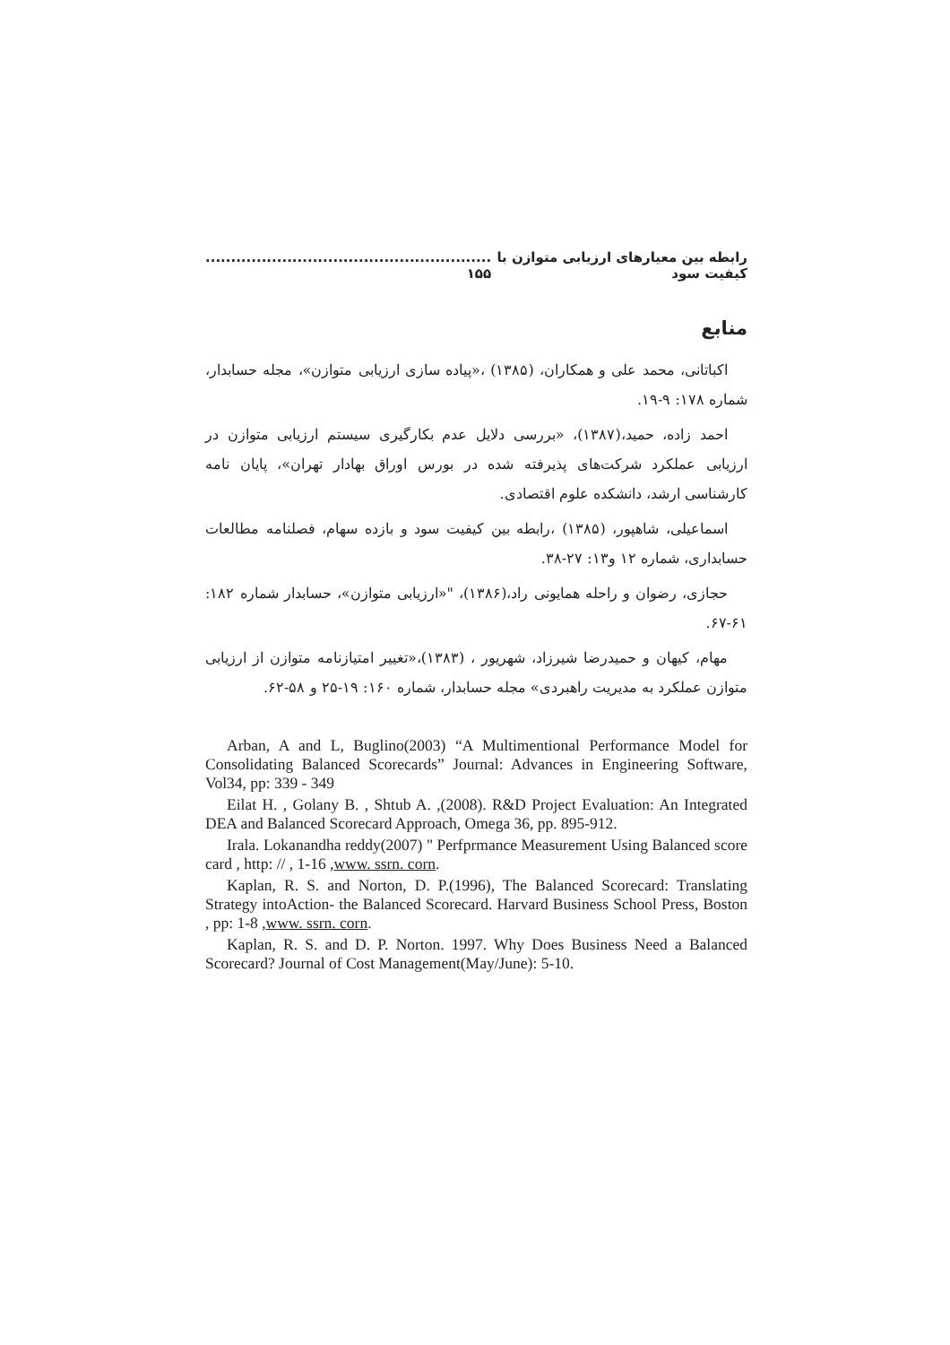رابطه بین معیارهای ارزیابی متوازن با کیفیت سود........................................................ ۱۵۵
منابع
اکباتانی، محمد علی و همکاران، (۱۳۸۵) ،«پیاده سازی ارزیابی متوازن»، مجله حسابدار، شماره ۱۷۸: ۹-۱۹.
احمد زاده، حمید،(۱۳۸۷)، «بررسی دلایل عدم بکارگیری سیستم ارزیابی متوازن در ارزیابی عملکرد شرکت‌های پذیرفته شده در بورس اوراق بهادار تهران»، پایان نامه کارشناسی ارشد، دانشکده علوم اقتصادی.
اسماعیلی، شاهپور، (۱۳۸۵) ،رابطه بین کیفیت سود و بازده سهام، فصلنامه مطالعات حسابداری، شماره ۱۲ و۱۳: ۲۷-۳۸.
حجازی، رضوان و راحله همایونی راد،(۱۳۸۶)، "«ارزیابی متوازن»، حسابدار شماره ۱۸۲: ۶۱-۶۷.
مهام، کیهان و حمیدرضا شیرزاد، شهریور ، (۱۳۸۳)،«تغییر امتیازنامه متوازن از ارزیابی متوازن عملکرد به مدیریت راهبردی» مجله حسابدار، شماره ۱۶۰: ۱۹-۲۵ و ۵۸-۶۲.
Arban, A and L, Buglino(2003) “A Multimentional Performance Model for Consolidating Balanced Scorecards” Journal: Advances in Engineering Software, Vol34, pp: 339 - 349
Eilat H. , Golany B. , Shtub A. ,(2008). R&D Project Evaluation: An Integrated DEA and Balanced Scorecard Approach, Omega 36, pp. 895-912.
Irala. Lokanandha reddy(2007) " Perfprmance Measurement Using Balanced score card , http: // , 1-16 ,www. ssrn. corn.
Kaplan, R. S. and Norton, D. P.(1996), The Balanced Scorecard: Translating Strategy intoAction- the Balanced Scorecard. Harvard Business School Press, Boston , pp: 1-8 ,www. ssrn. corn.
Kaplan, R. S. and D. P. Norton. 1997. Why Does Business Need a Balanced Scorecard? Journal of Cost Management(May/June): 5-10.